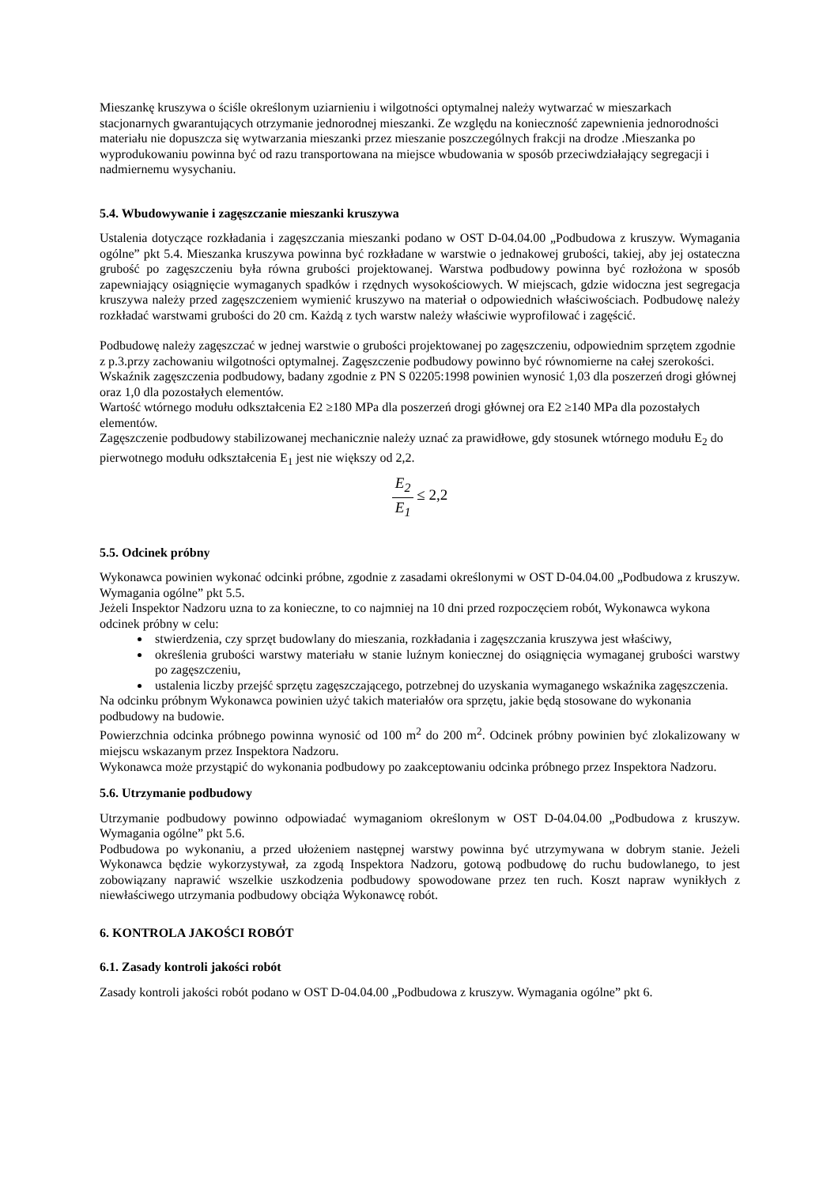Mieszankę kruszywa o ściśle określonym uziarnieniu i wilgotności optymalnej należy wytwarzać w mieszarkach stacjonarnych gwarantujących otrzymanie jednorodnej mieszanki. Ze względu na konieczność zapewnienia jednorodności materiału nie dopuszcza się wytwarzania mieszanki przez mieszanie poszczególnych frakcji na drodze .Mieszanka po wyprodukowaniu powinna być od razu transportowana na miejsce wbudowania w sposób przeciwdziałający segregacji i nadmiernemu wysychaniu.
5.4. Wbudowywanie i zagęszczanie mieszanki kruszywa
Ustalenia dotyczące rozkładania i zagęszczania mieszanki podano w OST D-04.04.00 „Podbudowa z kruszyw. Wymagania ogólne” pkt 5.4. Mieszanka kruszywa powinna być rozkładane w warstwie o jednakowej grubości, takiej, aby jej ostateczna grubość po zagęszczeniu była równa grubości projektowanej. Warstwa podbudowy powinna być rozłożona w sposób zapewniający osiągnięcie wymaganych spadków i rzędnych wysokościowych. W miejscach, gdzie widoczna jest segregacja kruszywa należy przed zagęszczeniem wymienić kruszywo na materiał o odpowiednich właściwościach. Podbudowę należy rozkładać warstwami grubości do 20 cm. Każdą z tych warstw należy właściwie wyprofilować i zagęścić.
Podbudowę należy zagęszczać w jednej warstwie o grubości projektowanej po zagęszczeniu, odpowiednim sprzętem zgodnie z p.3.przy zachowaniu wilgotności optymalnej. Zagęszczenie podbudowy powinno być równomierne na całej szerokości. Wskaźnik zagęszczenia podbudowy, badany zgodnie z PN S 02205:1998 powinien wynosić 1,03 dla poszerzeń drogi głównej oraz 1,0 dla pozostałych elementów.
Wartość wtórnego modułu odkształcenia E2 ≥180 MPa dla poszerzeń drogi głównej ora E2 ≥140 MPa dla pozostałych elementów.
Zagęszczenie podbudowy stabilizowanej mechanicznie należy uznać za prawidłowe, gdy stosunek wtórnego modułu E<sub>2</sub> do pierwotnego modułu odkształcenia E<sub>1</sub> jest nie większy od 2,2.
E<sub>2</sub> E<sub>1</sub> ≤ 2,2
5.5. Odcinek próbny
Wykonawca powinien wykonać odcinki próbne, zgodnie z zasadami określonymi w OST D-04.04.00 „Podbudowa z kruszyw. Wymagania ogólne” pkt 5.5.
Jeżeli Inspektor Nadzoru uzna to za konieczne, to co najmniej na 10 dni przed rozpoczęciem robót, Wykonawca wykona odcinek próbny w celu:
stwierdzenia, czy sprzęt budowlany do mieszania, rozkładania i zagęszczania kruszywa jest właściwy,
określenia grubości warstwy materiału w stanie luźnym koniecznej do osiągnięcia wymaganej grubości warstwy po zagęszczeniu,
ustalenia liczby przejść sprzętu zagęszczającego, potrzebnej do uzyskania wymaganego wskaźnika zagęszczenia.
Na odcinku próbnym Wykonawca powinien użyć takich materiałów ora sprzętu, jakie będą stosowane do wykonania podbudowy na budowie.
Powierzchnia odcinka próbnego powinna wynosić od 100 m<sup>2</sup> do 200 m<sup>2</sup>. Odcinek próbny powinien być zlokalizowany w miejscu wskazanym przez Inspektora Nadzoru.
Wykonawca może przystąpić do wykonania podbudowy po zaakceptowaniu odcinka próbnego przez Inspektora Nadzoru.
5.6. Utrzymanie podbudowy
Utrzymanie podbudowy powinno odpowiadać wymaganiom określonym w OST D-04.04.00 „Podbudowa z kruszyw. Wymagania ogólne” pkt 5.6.
Podbudowa po wykonaniu, a przed ułożeniem następnej warstwy powinna być utrzymywana w dobrym stanie. Jeżeli Wykonawca będzie wykorzystywał, za zgodą Inspektora Nadzoru, gotową podbudowę do ruchu budowlanego, to jest zobowiązany naprawić wszelkie uszkodzenia podbudowy spowodowane przez ten ruch. Koszt napraw wynikłych z niewłaściwego utrzymania podbudowy obciąża Wykonawcę robót.
6. KONTROLA JAKOŚCI ROBÓT
6.1. Zasady kontroli jakości robót
Zasady kontroli jakości robót podano w OST D-04.04.00 „Podbudowa z kruszyw. Wymagania ogólne” pkt 6.